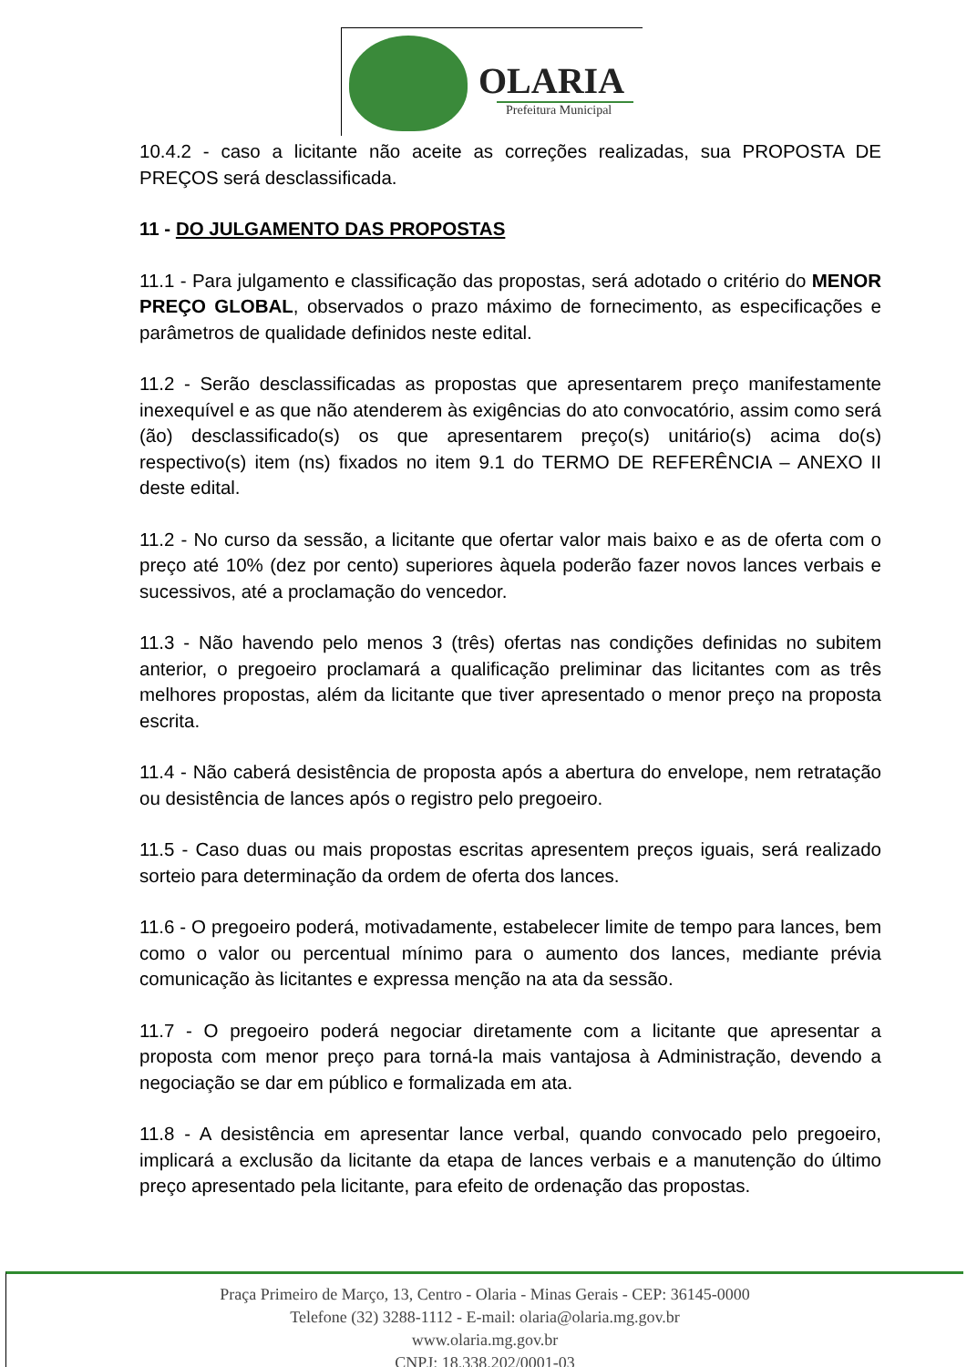OLARIA
Prefeitura Municipal
10.4.2 - caso a licitante não aceite as correções realizadas, sua PROPOSTA DE PREÇOS será desclassificada.
11 - DO JULGAMENTO DAS PROPOSTAS
11.1 - Para julgamento e classificação das propostas, será adotado o critério do MENOR PREÇO GLOBAL, observados o prazo máximo de fornecimento, as especificações e parâmetros de qualidade definidos neste edital.
11.2 - Serão desclassificadas as propostas que apresentarem preço manifestamente inexequível e as que não atenderem às exigências do ato convocatório, assim como será (ão) desclassificado(s) os que apresentarem preço(s) unitário(s) acima do(s) respectivo(s) item (ns) fixados no item 9.1 do TERMO DE REFERÊNCIA – ANEXO II deste edital.
11.2 - No curso da sessão, a licitante que ofertar valor mais baixo e as de oferta com o preço até 10% (dez por cento) superiores àquela poderão fazer novos lances verbais e sucessivos, até a proclamação do vencedor.
11.3 - Não havendo pelo menos 3 (três) ofertas nas condições definidas no subitem anterior, o pregoeiro proclamará a qualificação preliminar das licitantes com as três melhores propostas, além da licitante que tiver apresentado o menor preço na proposta escrita.
11.4 - Não caberá desistência de proposta após a abertura do envelope, nem retratação ou desistência de lances após o registro pelo pregoeiro.
11.5 - Caso duas ou mais propostas escritas apresentem preços iguais, será realizado sorteio para determinação da ordem de oferta dos lances.
11.6 - O pregoeiro poderá, motivadamente, estabelecer limite de tempo para lances, bem como o valor ou percentual mínimo para o aumento dos lances, mediante prévia comunicação às licitantes e expressa menção na ata da sessão.
11.7 - O pregoeiro poderá negociar diretamente com a licitante que apresentar a proposta com menor preço para torná-la mais vantajosa à Administração, devendo a negociação se dar em público e formalizada em ata.
11.8 - A desistência em apresentar lance verbal, quando convocado pelo pregoeiro, implicará a exclusão da licitante da etapa de lances verbais e a manutenção do último preço apresentado pela licitante, para efeito de ordenação das propostas.
Praça Primeiro de Março, 13, Centro - Olaria - Minas Gerais - CEP: 36145-0000
Telefone (32) 3288-1112 - E-mail: olaria@olaria.mg.gov.br
www.olaria.mg.gov.br
CNPJ: 18.338.202/0001-03